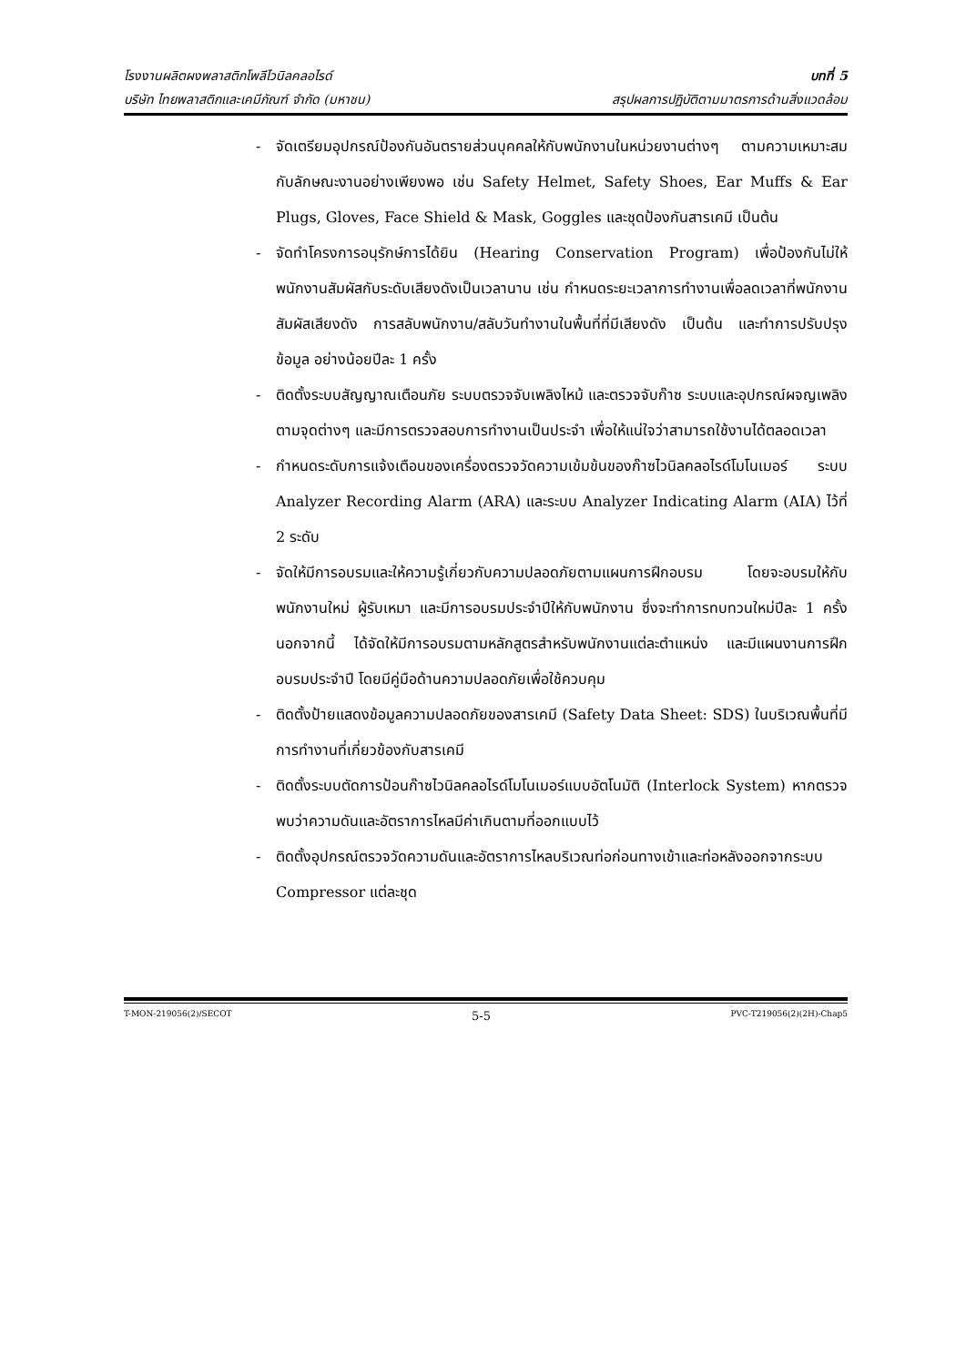โรงงานผลิตผงพลาสติกโพลีไวนิลคลอไรด์
บริษัท ไทยพลาสติกและเคมีภัณฑ์ จำกัด (มหาชน)
บทที่ 5
สรุปผลการปฏิบัติตามมาตรการด้านสิ่งแวดล้อม
- จัดเตรียมอุปกรณ์ป้องกันอันตรายส่วนบุคคลให้กับพนักงานในหน่วยงานต่างๆ ตามความเหมาะสมกับลักษณะงานอย่างเพียงพอ เช่น Safety Helmet, Safety Shoes, Ear Muffs & Ear Plugs, Gloves, Face Shield & Mask, Goggles และชุดป้องกันสารเคมี เป็นต้น
- จัดทำโครงการอนุรักษ์การได้ยิน (Hearing Conservation Program) เพื่อป้องกันไม่ให้พนักงานสัมผัสกับระดับเสียงดังเป็นเวลานาน เช่น กำหนดระยะเวลาการทำงานเพื่อลดเวลาที่พนักงานสัมผัสเสียงดัง การสลับพนักงาน/สลับวันทำงานในพื้นที่ที่มีเสียงดัง เป็นต้น และทำการปรับปรุงข้อมูล อย่างน้อยปีละ 1 ครั้ง
- ติดตั้งระบบสัญญาณเตือนภัย ระบบตรวจจับเพลิงไหม้ และตรวจจับก๊าซ ระบบและอุปกรณ์ผจญเพลิง ตามจุดต่างๆ และมีการตรวจสอบการทำงานเป็นประจำ เพื่อให้แน่ใจว่าสามารถใช้งานได้ตลอดเวลา
- กำหนดระดับการแจ้งเตือนของเครื่องตรวจวัดความเข้มข้นของก๊าซไวนิลคลอไรด์โมโนเมอร์ ระบบ Analyzer Recording Alarm (ARA) และระบบ Analyzer Indicating Alarm (AIA) ไว้ที่ 2 ระดับ
- จัดให้มีการอบรมและให้ความรู้เกี่ยวกับความปลอดภัยตามแผนการฝึกอบรม โดยจะอบรมให้กับพนักงานใหม่ ผู้รับเหมา และมีการอบรมประจำปีให้กับพนักงาน ซึ่งจะทำการทบทวนใหม่ปีละ 1 ครั้ง นอกจากนี้ ได้จัดให้มีการอบรมตามหลักสูตรสำหรับพนักงานแต่ละตำแหน่ง และมีแผนงานการฝึกอบรมประจำปี โดยมีคู่มือด้านความปลอดภัยเพื่อใช้ควบคุม
- ติดตั้งป้ายแสดงข้อมูลความปลอดภัยของสารเคมี (Safety Data Sheet: SDS) ในบริเวณพื้นที่มีการทำงานที่เกี่ยวข้องกับสารเคมี
- ติดตั้งระบบตัดการป้อนก๊าซไวนิลคลอไรด์โมโนเมอร์แบบอัตโนมัติ (Interlock System) หากตรวจพบว่าความดันและอัตราการไหลมีค่าเกินตามที่ออกแบบไว้
- ติดตั้งอุปกรณ์ตรวจวัดความดันและอัตราการไหลบริเวณท่อก่อนทางเข้าและท่อหลังออกจากระบบ Compressor แต่ละชุด
T-MON-219056(2)/SECOT 5-5 PVC-T219056(2)(2H)-Chap5